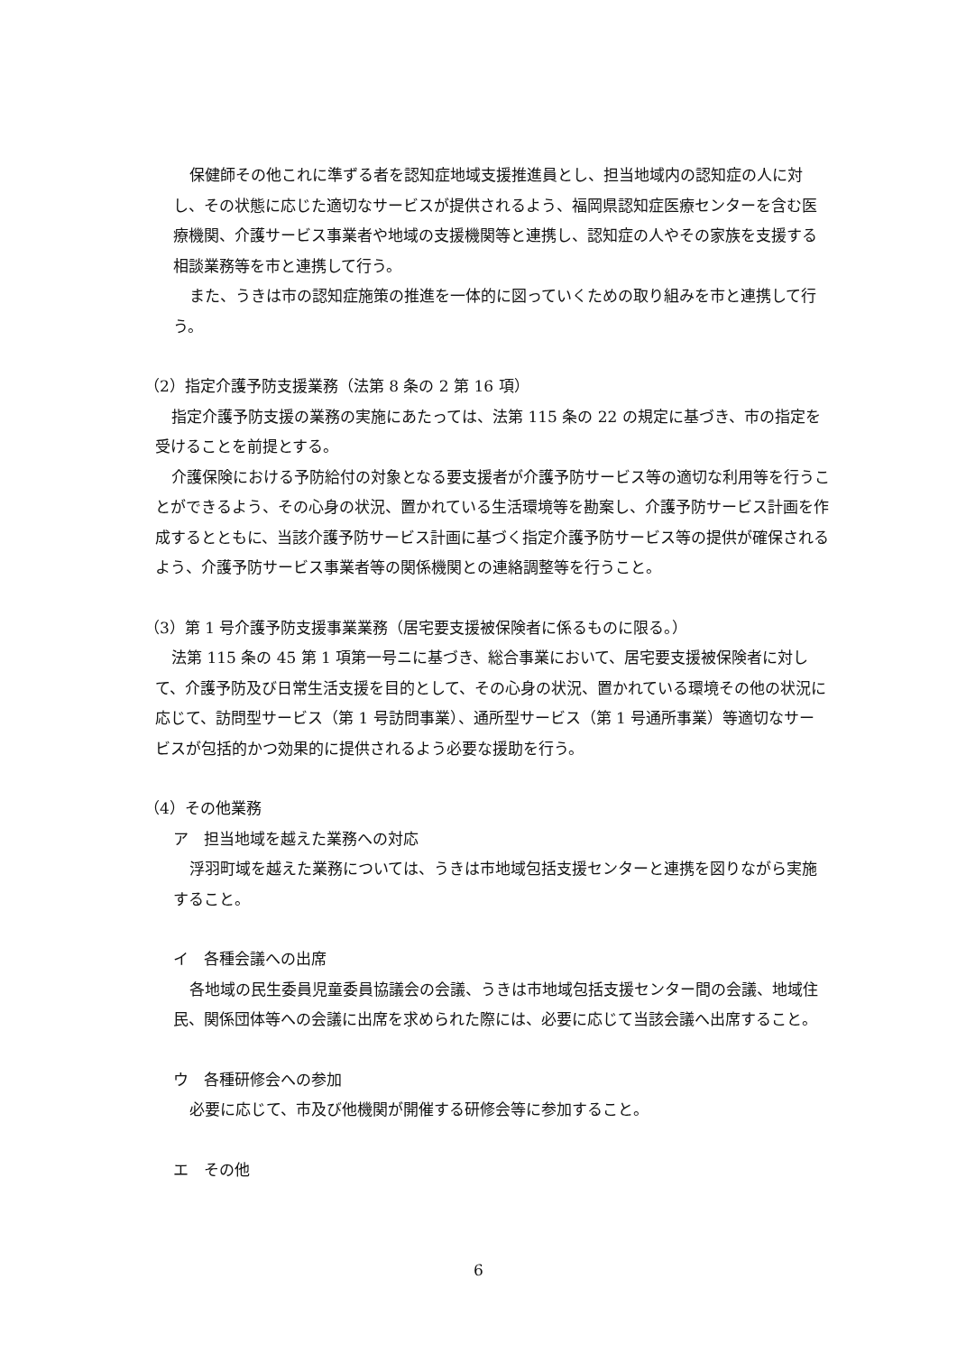保健師その他これに準ずる者を認知症地域支援推進員とし、担当地域内の認知症の人に対し、その状態に応じた適切なサービスが提供されるよう、福岡県認知症医療センターを含む医療機関、介護サービス事業者や地域の支援機関等と連携し、認知症の人やその家族を支援する相談業務等を市と連携して行う。
また、うきは市の認知症施策の推進を一体的に図っていくための取り組みを市と連携して行う。
（2）指定介護予防支援業務（法第 8 条の 2 第 16 項）
指定介護予防支援の業務の実施にあたっては、法第 115 条の 22 の規定に基づき、市の指定を受けることを前提とする。
介護保険における予防給付の対象となる要支援者が介護予防サービス等の適切な利用等を行うことができるよう、その心身の状況、置かれている生活環境等を勘案し、介護予防サービス計画を作成するとともに、当該介護予防サービス計画に基づく指定介護予防サービス等の提供が確保されるよう、介護予防サービス事業者等の関係機関との連絡調整等を行うこと。
（3）第 1 号介護予防支援事業業務（居宅要支援被保険者に係るものに限る。）
法第 115 条の 45 第 1 項第一号ニに基づき、総合事業において、居宅要支援被保険者に対して、介護予防及び日常生活支援を目的として、その心身の状況、置かれている環境その他の状況に応じて、訪問型サービス（第 1 号訪問事業）、通所型サービス（第 1 号通所事業）等適切なサービスが包括的かつ効果的に提供されるよう必要な援助を行う。
（4）その他業務
ア　担当地域を越えた業務への対応
浮羽町域を越えた業務については、うきは市地域包括支援センターと連携を図りながら実施すること。
イ　各種会議への出席
各地域の民生委員児童委員協議会の会議、うきは市地域包括支援センター間の会議、地域住民、関係団体等への会議に出席を求められた際には、必要に応じて当該会議へ出席すること。
ウ　各種研修会への参加
必要に応じて、市及び他機関が開催する研修会等に参加すること。
エ　その他
6